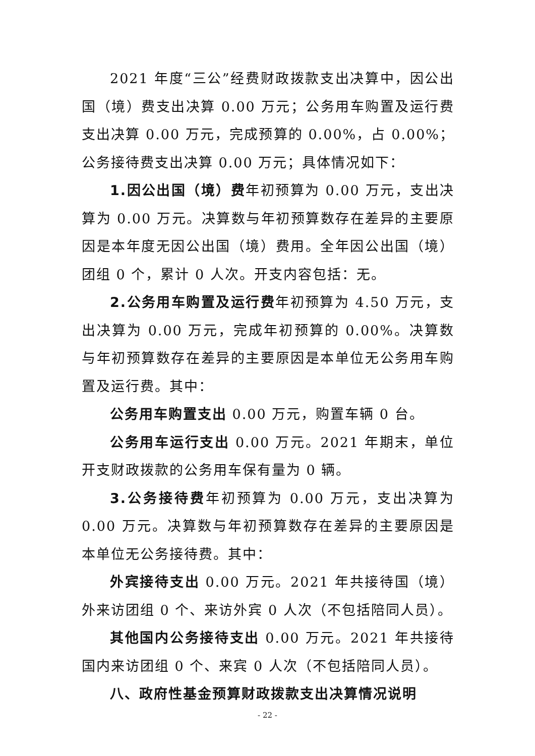2021 年度“三公”经费财政拨款支出决算中，因公出国（境）费支出决算 0.00 万元；公务用车购置及运行费支出决算 0.00 万元，完成预算的 0.00%，占 0.00%；公务接待费支出决算 0.00 万元；具体情况如下：
1.因公出国（境）费年初预算为 0.00 万元，支出决算为 0.00 万元。决算数与年初预算数存在差异的主要原因是本年度无因公出国（境）费用。全年因公出国（境）团组 0 个，累计 0 人次。开支内容包括：无。
2.公务用车购置及运行费年初预算为 4.50 万元，支出决算为 0.00 万元，完成年初预算的 0.00%。决算数与年初预算数存在差异的主要原因是本单位无公务用车购置及运行费。其中：
公务用车购置支出 0.00 万元，购置车辆 0 台。
公务用车运行支出 0.00 万元。2021 年期末，单位开支财政拨款的公务用车保有量为 0 辆。
3.公务接待费年初预算为 0.00 万元，支出决算为 0.00 万元。决算数与年初预算数存在差异的主要原因是本单位无公务接待费。其中：
外宾接待支出 0.00 万元。2021 年共接待国（境）外来访团组 0 个、来访外宾 0 人次（不包括陪同人员）。
其他国内公务接待支出 0.00 万元。2021 年共接待国内来访团组 0 个、来宾 0 人次（不包括陪同人员）。
八、政府性基金预算财政拨款支出决算情况说明
- 22 -